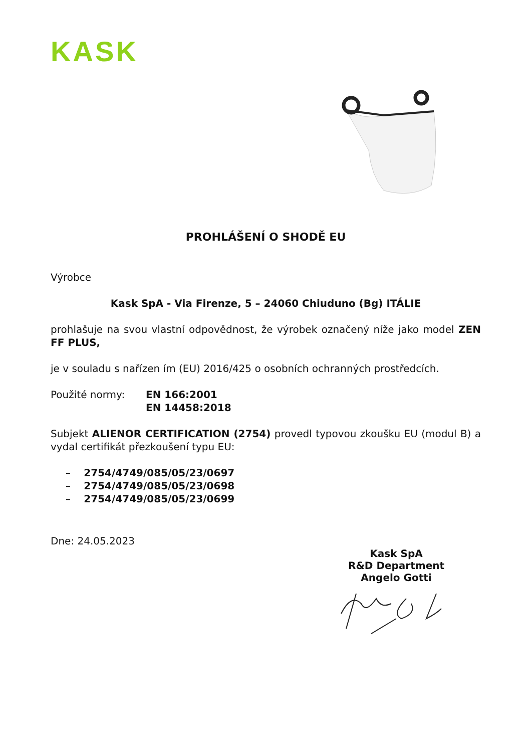KASK
PROHLÁŠENÍ O SHODĚ EU
Výrobce
Kask SpA - Via Firenze, 5 – 24060 Chiuduno (Bg) ITÁLIE
prohlašuje na svou vlastní odpovědnost, že výrobek označený níže jako model ZEN FF PLUS,
je v souladu s nařízen ím (EU) 2016/425 o osobních ochranných prostředcích.
Použité normy: EN 166:2001
EN 14458:2018
Subjekt ALIENOR CERTIFICATION (2754) provedl typovou zkoušku EU (modul B) a vydal certifikát přezkoušení typu EU:
– 2754/4749/085/05/23/0697
– 2754/4749/085/05/23/0698
– 2754/4749/085/05/23/0699
Dne: 24.05.2023
Kask SpA
R&D Department
Angelo Gotti